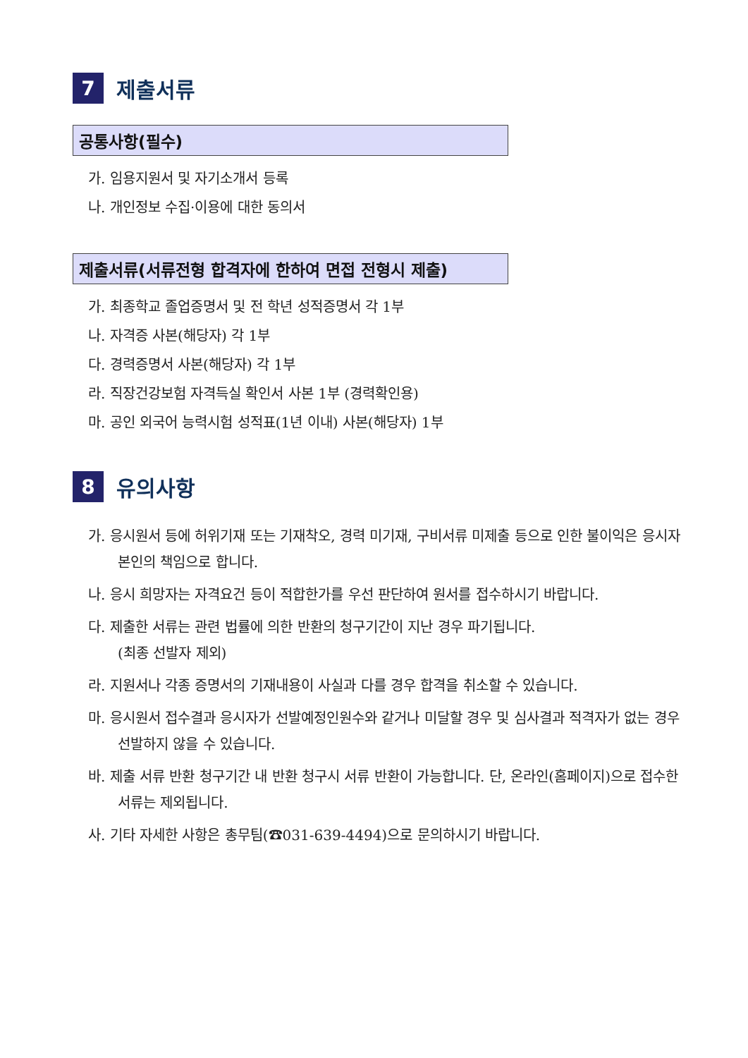7
제출서류
공통사항(필수)
가. 임용지원서 및 자기소개서 등록
나. 개인정보 수집·이용에 대한 동의서
제출서류(서류전형 합격자에 한하여 면접 전형시 제출)
가. 최종학교 졸업증명서 및 전 학년 성적증명서 각 1부
나. 자격증 사본(해당자) 각 1부
다. 경력증명서 사본(해당자) 각 1부
라. 직장건강보험 자격득실 확인서 사본 1부 (경력확인용)
마. 공인 외국어 능력시험 성적표(1년 이내) 사본(해당자) 1부
8
유의사항
가. 응시원서 등에 허위기재 또는 기재착오, 경력 미기재, 구비서류 미제출 등으로 인한 불이익은 응시자 본인의 책임으로 합니다.
나. 응시 희망자는 자격요건 등이 적합한가를 우선 판단하여 원서를 접수하시기 바랍니다.
다. 제출한 서류는 관련 법률에 의한 반환의 청구기간이 지난 경우 파기됩니다.
(최종 선발자 제외)
라. 지원서나 각종 증명서의 기재내용이 사실과 다를 경우 합격을 취소할 수 있습니다.
마. 응시원서 접수결과 응시자가 선발예정인원수와 같거나 미달할 경우 및 심사결과 적격자가 없는 경우 선발하지 않을 수 있습니다.
바. 제출 서류 반환 청구기간 내 반환 청구시 서류 반환이 가능합니다. 단, 온라인(홈페이지)으로 접수한 서류는 제외됩니다.
사. 기타 자세한 사항은 총무팀(☎031-639-4494)으로 문의하시기 바랍니다.